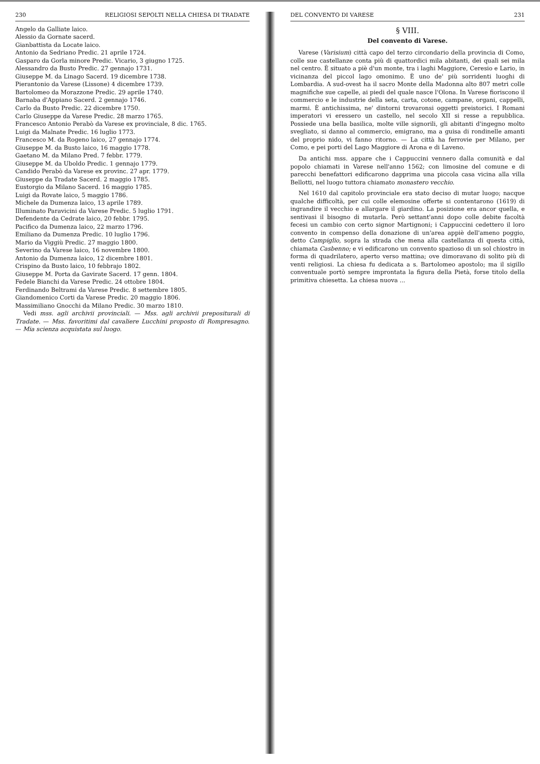230 RELIGIOSI SEPOLTI NELLA CHIESA DI TRADATE
Angelo da Galliate laico.
Alessio da Gornate sacerd.
Gianbattista da Locate laico.
Antonio da Sedriano Predic. 21 aprile 1724.
Gasparo da Gorla minore Predic. Vicario, 3 giugno 1725.
Alessandro da Busto Predic. 27 gennajo 1731.
Giuseppe M. da Linago Sacerd. 19 dicembre 1738.
Pierantonio da Varese (Lissone) 4 dicembre 1739.
Bartolomeo da Morazzone Predic. 29 aprile 1740.
Barnaba d'Appiano Sacerd. 2 gennajo 1746.
Carlo da Busto Predic. 22 dicembre 1750.
Carlo Giuseppe da Varese Predic. 28 marzo 1765.
Francesco Antonio Perabò da Varese ex provinciale, 8 dic. 1765.
Luigi da Malnate Predic. 16 luglio 1773.
Francesco M. da Rogeno laico, 27 gennajo 1774.
Giuseppe M. da Busto laico, 16 maggio 1778.
Gaetano M. da Milano Pred. 7 febbr. 1779.
Giuseppe M. da Uboldo Predic. 1 gennajo 1779.
Candido Perabò da Varese ex provinc. 27 apr. 1779.
Giuseppe da Tradate Sacerd. 2 maggio 1785.
Eustorgio da Milano Sacerd. 16 maggio 1785.
Luigi da Rovate laico, 5 maggio 1786.
Michele da Dumenza laico, 13 aprile 1789.
Illuminato Paravicini da Varese Predic. 5 luglio 1791.
Defendente da Cedrate laico, 20 febbr. 1795.
Pacifico da Dumenza laico, 22 marzo 1796.
Emiliano da Dumenza Predic. 10 luglio 1796.
Mario da Viggiù Predic. 27 maggio 1800.
Severino da Varese laico, 16 novembre 1800.
Antonio da Dumenza laico, 12 dicembre 1801.
Crispino da Busto laico, 10 febbrajo 1802.
Giuseppe M. Porta da Gavirate Sacerd. 17 genn. 1804.
Fedele Bianchi da Varese Predic. 24 ottobre 1804.
Ferdinando Beltrami da Varese Predic. 8 settembre 1805.
Giandomenico Corti da Varese Predic. 20 maggio 1806.
Massimiliano Gnocchi da Milano Predic. 30 marzo 1810.
Vedi mss. agli archivii provinciali. — Mss. agli archivii prepositurali di Tradate. — Mss. favoritimi dal cavaliere Lucchini proposto di Rompresagno. — Mia scienza acquistata sul luogo.
DEL CONVENTO DI VARESE 231
§ VIII.
Del convento di Varese.
Varese (Varisium) città capo del terzo circondario della provincia di Como, colle sue castellanze conta più di quattordici mila abitanti, dei quali sei mila nel centro. È situato a piè d'un monte, tra i laghi Maggiore, Ceresio e Lario, in vicinanza del piccol lago omonimo. È uno de' più sorridenti luoghi di Lombardia. A sud-ovest ha il sacro Monte della Madonna alto 807 metri colle magnifiche sue capelle, ai piedi del quale nasce l'Olona. In Varese fioriscono il commercio e le industrie della seta, carta, cotone, campane, organi, cappelli, marmi. È antichissima, ne' dintorni trovaronsi oggetti preistorici. I Romani imperatori vi eressero un castello, nel secolo XII si resse a repubblica. Possiede una bella basilica, molte ville signorili, gli abitanti d'ingegno molto svegliato, si danno al commercio, emigrano, ma a guisa di rondinelle amanti del proprio nido, vi fanno ritorno. — La città ha ferrovie per Milano, per Como, e pei porti del Lago Maggiore di Arona e di Laveno.
Da antichi mss. appare che i Cappuccini vennero dalla comunità e dal popolo chiamati in Varese nell'anno 1562; con limosine del comune e di parecchi benefattori edificarono dapprima una piccola casa vicina alla villa Bellotti, nel luogo tuttora chiamato monastero vecchio.
Nel 1610 dal capitolo provinciale era stato deciso di mutar luogo; nacque qualche difficoltà, per cui colle elemosine offerte si contentarono (1619) di ingrandire il vecchio e allargare il giardino. La posizione era ancor quella, e sentivasi il bisogno di mutarla. Però settant'anni dopo colle debite facoltà fecesi un cambio con certo signor Martignoni; i Cappuccini cedettero il loro convento in compenso della donazione di un'area appiè dell'ameno poggio, detto Campiglio, sopra la strada che mena alla castellanza di questa città, chiamata Casbenno; e vi edificarono un convento spazioso di un sol chiostro in forma di quadrilatero, aperto verso mattina; ove dimoravano di solito più di venti religiosi. La chiesa fu dedicata a s. Bartolomeo apostolo; ma il sigillo conventuale portò sempre improntata la figura della Pietà, forse titolo della primitiva chiesetta. La chiesa nuova ...